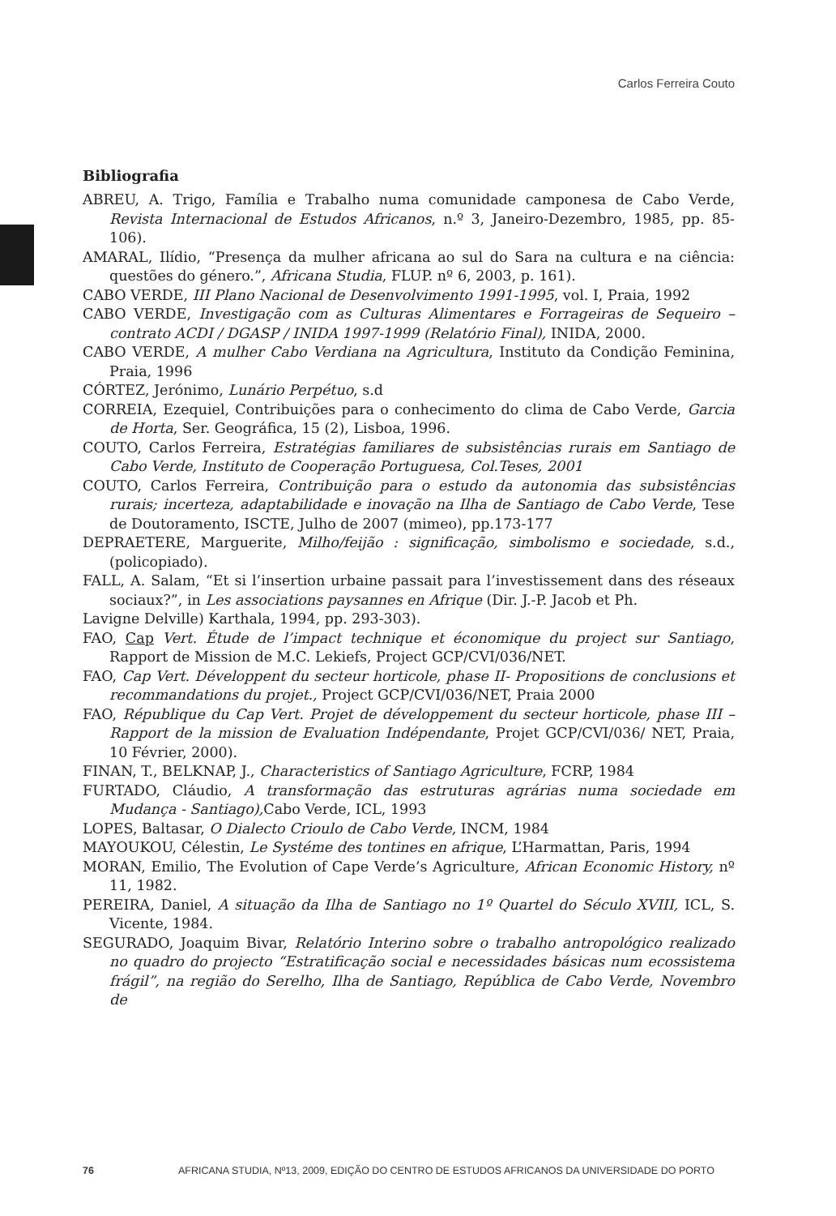Carlos Ferreira Couto
Bibliografia
ABREU, A. Trigo, Família e Trabalho numa comunidade camponesa de Cabo Verde, Revista Internacional de Estudos Africanos, n.º 3, Janeiro-Dezembro, 1985, pp. 85-106).
AMARAL, Ilídio, “Presença da mulher africana ao sul do Sara na cultura e na ciência: questões do género.”, Africana Studia, FLUP. nº 6, 2003, p. 161).
CABO VERDE, III Plano Nacional de Desenvolvimento 1991-1995, vol. I, Praia, 1992
CABO VERDE, Investigação com as Culturas Alimentares e Forrageiras de Sequeiro – contrato ACDI / DGASP / INIDA 1997-1999 (Relatório Final), INIDA, 2000.
CABO VERDE, A mulher Cabo Verdiana na Agricultura, Instituto da Condição Feminina, Praia, 1996
CÓRTEZ, Jerónimo, Lunário Perpétuo, s.d
CORREIA, Ezequiel, Contribuições para o conhecimento do clima de Cabo Verde, Garcia de Horta, Ser. Geográfica, 15 (2), Lisboa, 1996.
COUTO, Carlos Ferreira, Estratégias familiares de subsistências rurais em Santiago de Cabo Verde, Instituto de Cooperação Portuguesa, Col.Teses, 2001
COUTO, Carlos Ferreira, Contribuição para o estudo da autonomia das subsistências rurais; incerteza, adaptabilidade e inovação na Ilha de Santiago de Cabo Verde, Tese de Doutoramento, ISCTE, Julho de 2007 (mimeo), pp.173-177
DEPRAETERE, Marguerite, Milho/feijão : significação, simbolismo e sociedade, s.d., (policopiado).
FALL, A. Salam, “Et si l’insertion urbaine passait para l’investissement dans des réseaux sociaux?”, in Les associations paysannes en Afrique (Dir. J.-P. Jacob et Ph.
Lavigne Delville) Karthala, 1994, pp. 293-303).
FAO, Cap Vert. Étude de l’impact technique et économique du project sur Santiago, Rapport de Mission de M.C. Lekiefs, Project GCP/CVI/036/NET.
FAO, Cap Vert. Développent du secteur horticole, phase II- Propositions de conclusions et recommandations du projet., Project GCP/CVI/036/NET, Praia 2000
FAO, République du Cap Vert. Projet de développement du secteur horticole, phase III –Rapport de la mission de Evaluation Indépendante, Projet GCP/CVI/036/ NET, Praia, 10 Février, 2000).
FINAN, T., BELKNAP, J., Characteristics of Santiago Agriculture, FCRP, 1984
FURTADO, Cláudio, A transformação das estruturas agrárias numa sociedade em Mudança - Santiago), Cabo Verde, ICL, 1993
LOPES, Baltasar, O Dialecto Crioulo de Cabo Verde, INCM, 1984
MAYOUKOU, Célestin, Le Systéme des tontines en afrique, L’Harmattan, Paris, 1994
MORAN, Emilio, The Evolution of Cape Verde’s Agriculture, African Economic History, nº 11, 1982.
PEREIRA, Daniel, A situação da Ilha de Santiago no 1º Quartel do Século XVIII, ICL, S. Vicente, 1984.
SEGURADO, Joaquim Bivar, Relatório Interino sobre o trabalho antropológico realizado no quadro do projecto “Estratificação social e necessidades básicas num ecossistema frágil”, na região do Serelho, Ilha de Santiago, República de Cabo Verde, Novembro de
76 AFRICANA STUDIA, Nº13, 2009, EDIÇÃO DO CENTRO DE ESTUDOS AFRICANOS DA UNIVERSIDADE DO PORTO